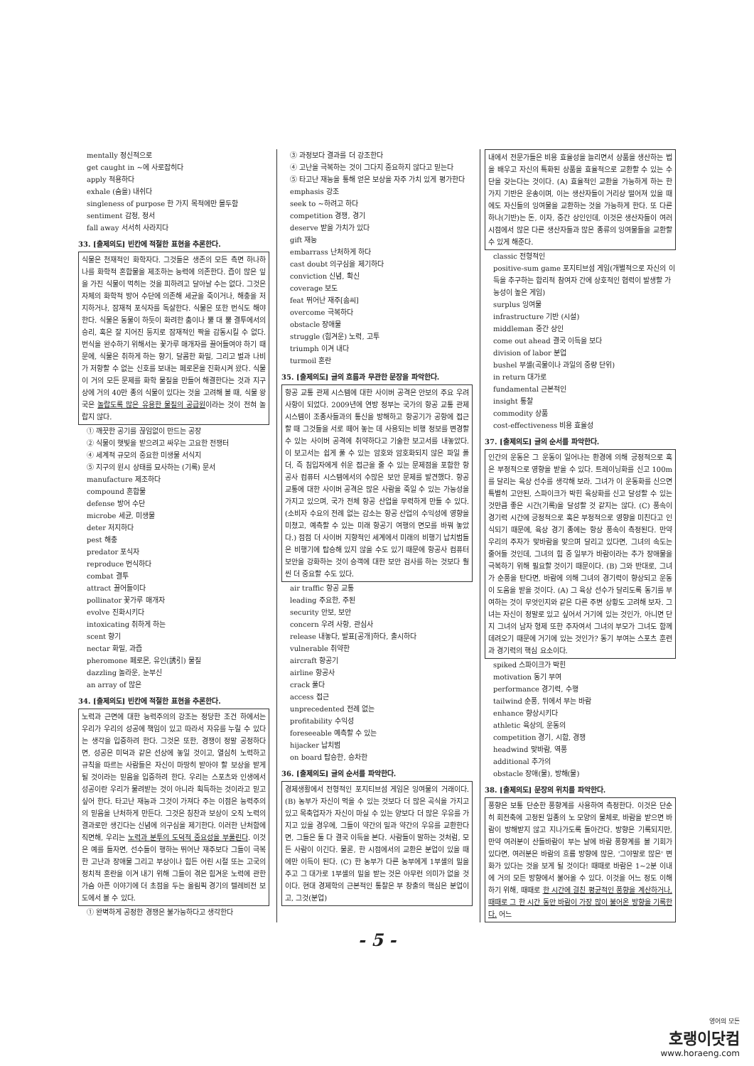mentally 정신적으로
get caught in ~에 사로잡히다
apply 적용하다
exhale (숨을) 내쉬다
singleness of purpose 한 가지 목적에만 몰두함
sentiment 감정, 정서
fall away 서서히 사라지다
33. [출제의도] 빈칸에 적절한 표현을 추론한다.
식물은 천재적인 화학자다. 그것들은 생존의 모든 측면 하나하나를 화학적 혼합물을 제조하는 능력에 의존한다. 즙이 많은 잎을 가진 식물이 먹히는 것을 피하려고 달아날 수는 없다. 그것은 자체의 화학적 방어 수단에 의존해 세균을 죽이거나, 해충을 저지하거나, 잠재적 포식자를 독살한다. 식물은 또한 번식도 해야 한다. 식물은 동물이 하듯이 화려한 춤이나 뿔 대 뿔 결투에서의 승리, 혹은 잘 지어진 둥지로 잠재적인 짝을 감동시킬 수 없다. 번식을 완수하기 위해서는 꽃가루 매개자를 끌어들여야 하기 때문에, 식물은 취하게 하는 향기, 달콤한 화밀, 그리고 벌과 나비가 저항할 수 없는 신호를 보내는 페로몬을 진화시켜 왔다. 식물이 거의 모든 문제를 화학 물질을 만들어 해결한다는 것과 지구상에 거의 40만 종의 식물이 있다는 것을 고려해 볼 때, 식물 왕국은 놀랍도록 많은 유용한 물질의 공급원이라는 것이 전혀 놀랍지 않다.
① 깨끗한 공기를 끊임없이 만드는 공장
② 식물이 햇빛을 받으려고 싸우는 고요한 전쟁터
④ 세계적 규모의 중요한 미생물 서식지
⑤ 지구의 원시 상태를 묘사하는 (기록) 문서
manufacture 제조하다
compound 혼합물
defense 방어 수단
microbe 세균, 미생물
deter 저지하다
pest 해충
predator 포식자
reproduce 번식하다
combat 결투
attract 끌어들이다
pollinator 꽃가루 매개자
evolve 진화시키다
intoxicating 취하게 하는
scent 향기
nectar 화밀, 과즙
pheromone 페로몬, 유인(誘引) 물질
dazzling 놀라운, 눈부신
an array of 많은
34. [출제의도] 빈칸에 적절한 표현을 추론한다.
노력과 근면에 대한 능력주의의 강조는 정당한 조건 하에서는 우리가 우리의 성공에 책임이 있고 따라서 자유를 누릴 수 있다는 생각을 입증하려 한다. 그것은 또한, 경쟁이 정말 공정하다면, 성공은 미덕과 같은 선상에 놓일 것이고, 열심히 노력하고 규칙을 따르는 사람들은 자신이 마땅히 받아야 할 보상을 받게 될 것이라는 믿음을 입증하려 한다. 우리는 스포츠와 인생에서 성공이란 우리가 물려받는 것이 아니라 획득하는 것이라고 믿고 싶어 한다. 타고난 재능과 그것이 가져다 주는 이점은 능력주의의 믿음을 난처하게 만든다. 그것은 칭찬과 보상이 오직 노력의 결과로만 생긴다는 신념에 의구심을 제기한다. 이러한 난처함에 직면해, 우리는 노력과 분투의 도덕적 중요성을 부풀린다. 이것은 예를 들자면, 선수들이 행하는 뛰어난 재주보다 그들이 극복한 고난과 장애물 그리고 부상이나 힘든 어린 시절 또는 고국의 정치적 혼란을 이겨 내기 위해 그들이 겪은 힘겨운 노력에 관한 가슴 아픈 이야기에 더 초점을 두는 올림픽 경기의 텔레비전 보도에서 볼 수 있다.
① 완벽하게 공정한 경쟁은 불가능하다고 생각한다
③ 과정보다 결과를 더 강조한다
④ 고난을 극복하는 것이 그다지 중요하지 않다고 믿는다
⑤ 타고난 재능을 통해 얻은 보상을 자주 가치 있게 평가한다
emphasis 강조
seek to ~하려고 하다
competition 경쟁, 경기
deserve 받을 가치가 있다
gift 재능
embarrass 난처하게 하다
cast doubt 의구심을 제기하다
conviction 신념, 확신
coverage 보도
feat 뛰어난 재주[솜씨]
overcome 극복하다
obstacle 장애물
struggle (힘겨운) 노력, 고투
triumph 이겨 내다
turmoil 혼란
35. [출제의도] 글의 흐름과 무관한 문장을 파악한다.
항공 교통 관제 시스템에 대한 사이버 공격은 안보의 주요 우려 사항이 되었다. 2009년에 연방 정부는 국가의 항공 교통 관제 시스템이 조종사들과의 통신을 방해하고 항공기가 공항에 접근할 때 그것들을 서로 떼어 놓는 데 사용되는 비행 정보를 변경할 수 있는 사이버 공격에 취약하다고 기술한 보고서를 내놓았다. 이 보고서는 쉽게 풀 수 있는 암호와 암호화되지 않은 파일 폴더, 즉 침입자에게 쉬운 접근을 줄 수 있는 문제점을 포함한 항공사 컴퓨터 시스템에서의 수많은 보안 문제를 발견했다. 항공 교통에 대한 사이버 공격은 많은 사람을 죽일 수 있는 가능성을 가지고 있으며, 국가 전체 항공 산업을 무력하게 만들 수 있다. (소비자 수요의 전례 없는 감소는 항공 산업의 수익성에 영향을 미쳤고, 예측할 수 있는 미래 항공기 여행의 면모를 바꿔 놓았다.) 점점 더 사이버 지향적인 세계에서 미래의 비행기 납치범들은 비행기에 탑승해 있지 않을 수도 있기 때문에 항공사 컴퓨터 보안을 강화하는 것이 승객에 대한 보안 검사를 하는 것보다 훨씬 더 중요할 수도 있다.
air traffic 항공 교통
leading 주요한, 주된
security 안보, 보안
concern 우려 사항, 관심사
release 내놓다, 발표[공개]하다, 출시하다
vulnerable 취약한
aircraft 항공기
airline 항공사
crack 풀다
access 접근
unprecedented 전례 없는
profitability 수익성
foreseeable 예측할 수 있는
hijacker 납치범
on board 탑승한, 승차한
36. [출제의도] 글의 순서를 파악한다.
경제생활에서 전형적인 포지티브섬 게임은 잉여물의 거래이다. (B) 농부가 자신이 먹을 수 있는 것보다 더 많은 곡식을 가지고 있고 목축업자가 자신이 마실 수 있는 양보다 더 많은 우유를 가지고 있을 경우에, 그들이 약간의 밀과 약간의 우유를 교환한다면, 그들은 둘 다 결국 이득을 본다. 사람들이 말하는 것처럼, 모든 사람이 이긴다. 물론, 한 시점에서의 교환은 분업이 있을 때에만 이득이 된다. (C) 한 농부가 다른 농부에게 1부셸의 밀을 주고 그 대가로 1부셸의 밀을 받는 것은 아무런 의미가 없을 것이다. 현대 경제학의 근본적인 통찰은 부 창출의 핵심은 분업이고, 그것(분업)
내에서 전문가들은 비용 효율성을 늘리면서 상품을 생산하는 법을 배우고 자신의 특화된 상품을 효율적으로 교환할 수 있는 수단을 갖는다는 것이다. (A) 효율적인 교환을 가능하게 하는 한 가지 기반은 운송이며, 이는 생산자들이 거리상 떨어져 있을 때에도 자신들의 잉여물을 교환하는 것을 가능하게 한다. 또 다른 하나(기반)는 돈, 이자, 중간 상인인데, 이것은 생산자들이 여러 시점에서 많은 다른 생산자들과 많은 종류의 잉여물들을 교환할 수 있게 해준다.
classic 전형적인
positive-sum game 포지티브섬 게임(개별적으로 자신의 이득을 추구하는 합리적 참여자 간에 상호적인 협력이 발생할 가능성이 높은 게임)
surplus 잉여물
infrastructure 기반 (시설)
middleman 중간 상인
come out ahead 결국 이득을 보다
division of labor 분업
bushel 부셸(곡물이나 과일의 중량 단위)
in return 대가로
fundamental 근본적인
insight 통찰
commodity 상품
cost-effectiveness 비용 효율성
37. [출제의도] 글의 순서를 파악한다.
인간의 운동은 그 운동이 일어나는 환경에 의해 긍정적으로 혹은 부정적으로 영향을 받을 수 있다. 트레이닝화를 신고 100m를 달리는 육상 선수를 생각해 보라. 그녀가 이 운동화를 신으면 특별히 고안된, 스파이크가 박힌 육상화를 신고 달성할 수 있는 것만큼 좋은 시간(기록)을 달성할 것 같지는 않다. (C) 풍속이 경기력 시간에 긍정적으로 혹은 부정적으로 영향을 미친다고 인식되기 때문에, 육상 경기 종에는 항상 풍속이 측정된다. 만약 우리의 주자가 맞바람을 맞으며 달리고 있다면, 그녀의 속도는 줄어들 것인데, 그녀의 힘 중 일부가 바람이라는 추가 장애물을 극복하기 위해 필요할 것이기 때문이다. (B) 그와 반대로, 그녀가 순풍을 탄다면, 바람에 의해 그녀의 경기력이 향상되고 운동이 도움을 받을 것이다. (A) 그 육상 선수가 달리도록 동기를 부여하는 것이 무엇인지와 같은 다른 주변 상황도 고려해 보자. 그녀는 자신이 정말로 있고 싶어서 거기에 있는 것인가, 아니면 단지 그녀의 남자 형제 또한 주자여서 그녀의 부모가 그녀도 함께 데려오기 때문에 거기에 있는 것인가? 동기 부여는 스포츠 훈련과 경기력의 핵심 요소이다.
spiked 스파이크가 박힌
motivation 동기 부여
performance 경기력, 수행
tailwind 순풍, 뒤에서 부는 바람
enhance 향상시키다
athletic 육상의, 운동의
competition 경기, 시합, 경쟁
headwind 맞바람, 역풍
additional 추가의
obstacle 장애(물), 방해(물)
38. [출제의도] 문장의 위치를 파악한다.
풍향은 보통 단순한 풍향계를 사용하여 측정한다. 이것은 단순히 회전축에 고정된 일종의 노 모양의 물체로, 바람을 받으면 바람이 방해받지 않고 지나가도록 돌아간다. 방향은 기록되지만, 만약 여러분이 산들바람이 부는 날에 바람 풍향계를 볼 기회가 있다면, 여러분은 바람의 흐름 방향에 많은, '그야말로 많은' 변화가 있다는 것을 보게 될 것이다! 때때로 바람은 1~2분 이내에 거의 모든 방향에서 불어올 수 있다. 이것을 어느 정도 이해하기 위해, 때때로 한 시간에 걸친 평균적인 풍향을 계산하거나, 때때로 그 한 시간 동안 바람이 가장 많이 불어온 방향을 기록한다. 어느
- 5 -
영어의 모든
호랭이닷컴
www.horaeng.com